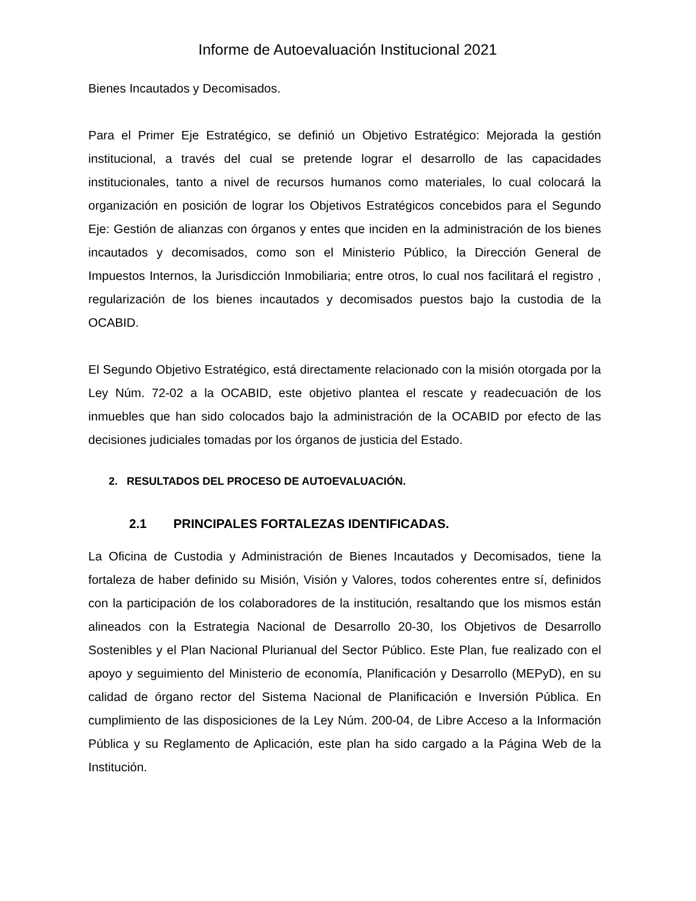Informe de Autoevaluación Institucional 2021
Bienes Incautados y Decomisados.
Para el Primer Eje Estratégico, se definió un Objetivo Estratégico: Mejorada la gestión institucional, a través del cual se pretende lograr el desarrollo de las capacidades institucionales, tanto a nivel de recursos humanos como materiales, lo cual colocará la organización en posición de lograr los Objetivos Estratégicos concebidos para el Segundo Eje: Gestión de alianzas con órganos y entes que inciden en la administración de los bienes incautados y decomisados, como son el Ministerio Público, la Dirección General de Impuestos Internos, la Jurisdicción Inmobiliaria; entre otros, lo cual nos facilitará el registro , regularización de los bienes incautados y decomisados puestos bajo la custodia de la OCABID.
El Segundo Objetivo Estratégico, está directamente relacionado con la misión otorgada por la Ley Núm. 72-02 a la OCABID, este objetivo plantea el rescate y readecuación de los inmuebles que han sido colocados bajo la administración de la OCABID por efecto de las decisiones judiciales tomadas por los órganos de justicia del Estado.
2. RESULTADOS DEL PROCESO DE AUTOEVALUACIÓN.
2.1 PRINCIPALES FORTALEZAS IDENTIFICADAS.
La Oficina de Custodia y Administración de Bienes Incautados y Decomisados, tiene la fortaleza de haber definido su Misión, Visión y Valores, todos coherentes entre sí, definidos con la participación de los colaboradores de la institución, resaltando que los mismos están alineados con la Estrategia Nacional de Desarrollo 20-30, los Objetivos de Desarrollo Sostenibles y el Plan Nacional Plurianual del Sector Público. Este Plan, fue realizado con el apoyo y seguimiento del Ministerio de economía, Planificación y Desarrollo (MEPyD), en su calidad de órgano rector del Sistema Nacional de Planificación e Inversión Pública. En cumplimiento de las disposiciones de la Ley Núm. 200-04, de Libre Acceso a la Información Pública y su Reglamento de Aplicación, este plan ha sido cargado a la Página Web de la Institución.